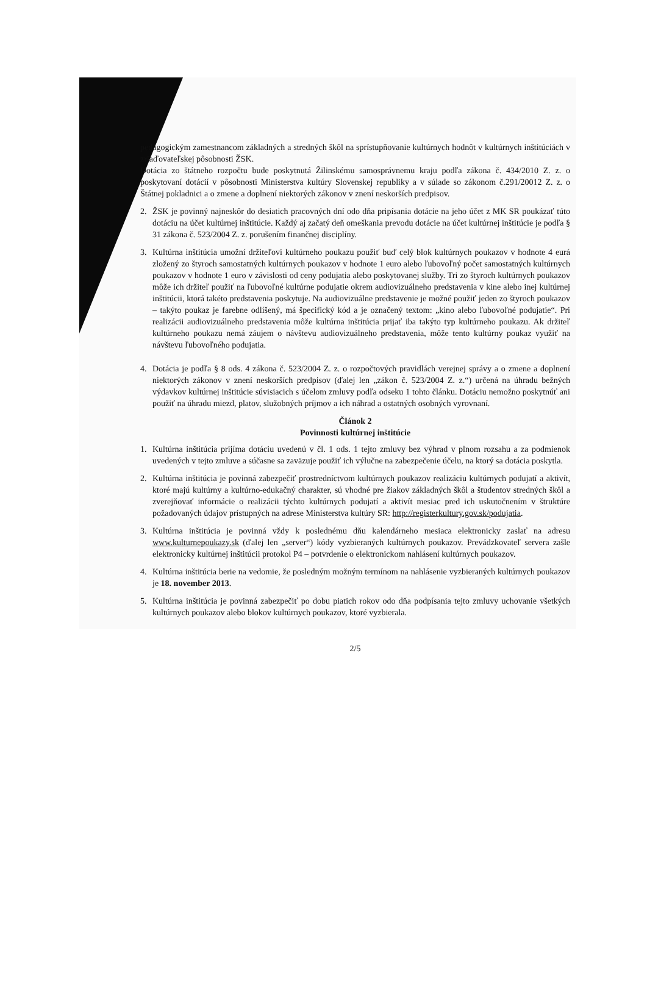pedagogickým zamestnancom základných a stredných škôl na sprístupňovanie kultúrnych hodnôt v kultúrnych inštitúciách v zriaďovateľskej pôsobnosti ŽSK.
Dotácia zo štátneho rozpočtu bude poskytnutá Žilinskému samosprávnemu kraju podľa zákona č. 434/2010 Z. z. o poskytovaní dotácií v pôsobnosti Ministerstva kultúry Slovenskej republiky a v súlade so zákonom č.291/20012 Z. z. o Štátnej pokladnici a o zmene a doplnení niektorých zákonov v znení neskorších predpisov.
2. ŽSK je povinný najneskôr do desiatich pracovných dní odo dňa pripísania dotácie na jeho účet z MK SR poukázať túto dotáciu na účet kultúrnej inštitúcie. Každý aj začatý deň omeškania prevodu dotácie na účet kultúrnej inštitúcie je podľa § 31 zákona č. 523/2004 Z. z. porušením finančnej disciplíny.
3. Kultúrna inštitúcia umožní držiteľovi kultúrneho poukazu použiť buď celý blok kultúrnych poukazov v hodnote 4 eurá zložený zo štyroch samostatných kultúrnych poukazov v hodnote 1 euro alebo ľubovoľný počet samostatných kultúrnych poukazov v hodnote 1 euro v závislosti od ceny podujatia alebo poskytovanej služby. Tri zo štyroch kultúrnych poukazov môže ich držiteľ použiť na ľubovoľné kultúrne podujatie okrem audiovizuálneho predstavenia v kine alebo inej kultúrnej inštitúcii, ktorá takéto predstavenia poskytuje. Na audiovizuálne predstavenie je možné použiť jeden zo štyroch poukazov – takýto poukaz je farebne odlíšený, má špecifický kód a je označený textom: „kino alebo ľubovoľné podujatie“. Pri realizácii audiovizuálneho predstavenia môže kultúrna inštitúcia prijať iba takýto typ kultúrneho poukazu. Ak držiteľ kultúrneho poukazu nemá záujem o návštevu audiovizuálneho predstavenia, môže tento kultúrny poukaz využiť na návštevu ľubovoľného podujatia.
4. Dotácia je podľa § 8 ods. 4 zákona č. 523/2004 Z. z. o rozpočtových pravidlách verejnej správy a o zmene a doplnení niektorých zákonov v znení neskorších predpisov (ďalej len „zákon č. 523/2004 Z. z.“) určená na úhradu bežných výdavkov kultúrnej inštitúcie súvisiacich s účelom zmluvy podľa odseku 1 tohto článku. Dotáciu nemožno poskytnúť ani použiť na úhradu miezd, platov, služobných príjmov a ich náhrad a ostatných osobných vyrovnaní.
Článok 2
Povinnosti kultúrnej inštitúcie
1. Kultúrna inštitúcia prijíma dotáciu uvedenú v čl. 1 ods. 1 tejto zmluvy bez výhrad v plnom rozsahu a za podmienok uvedených v tejto zmluve a súčasne sa zaväzuje použiť ich výlučne na zabezpečenie účelu, na ktorý sa dotácia poskytla.
2. Kultúrna inštitúcia je povinná zabezpečiť prostredníctvom kultúrnych poukazov realizáciu kultúrnych podujatí a aktivít, ktoré majú kultúrny a kultúrno-edukačný charakter, sú vhodné pre žiakov základných škôl a študentov stredných škôl a zverejňovať informácie o realizácii týchto kultúrnych podujatí a aktivít mesiac pred ich uskutočnením v štruktúre požadovaných údajov prístupných na adrese Ministerstva kultúry SR: http://registerkultury.gov.sk/podujatia.
3. Kultúrna inštitúcia je povinná vždy k poslednému dňu kalendárneho mesiaca elektronicky zaslať na adresu www.kulturnepoukazy.sk (ďalej len „server“) kódy vyzbieraných kultúrnych poukazov. Prevádzkovateľ servera zašle elektronicky kultúrnej inštitúcii protokol P4 – potvrdenie o elektronickom nahlásení kultúrnych poukazov.
4. Kultúrna inštitúcia berie na vedomie, že posledným možným termínom na nahlásenie vyzbieraných kultúrnych poukazov je 18. november 2013.
5. Kultúrna inštitúcia je povinná zabezpečiť po dobu piatich rokov odo dňa podpísania tejto zmluvy uchovanie všetkých kultúrnych poukazov alebo blokov kultúrnych poukazov, ktoré vyzbierala.
2/5